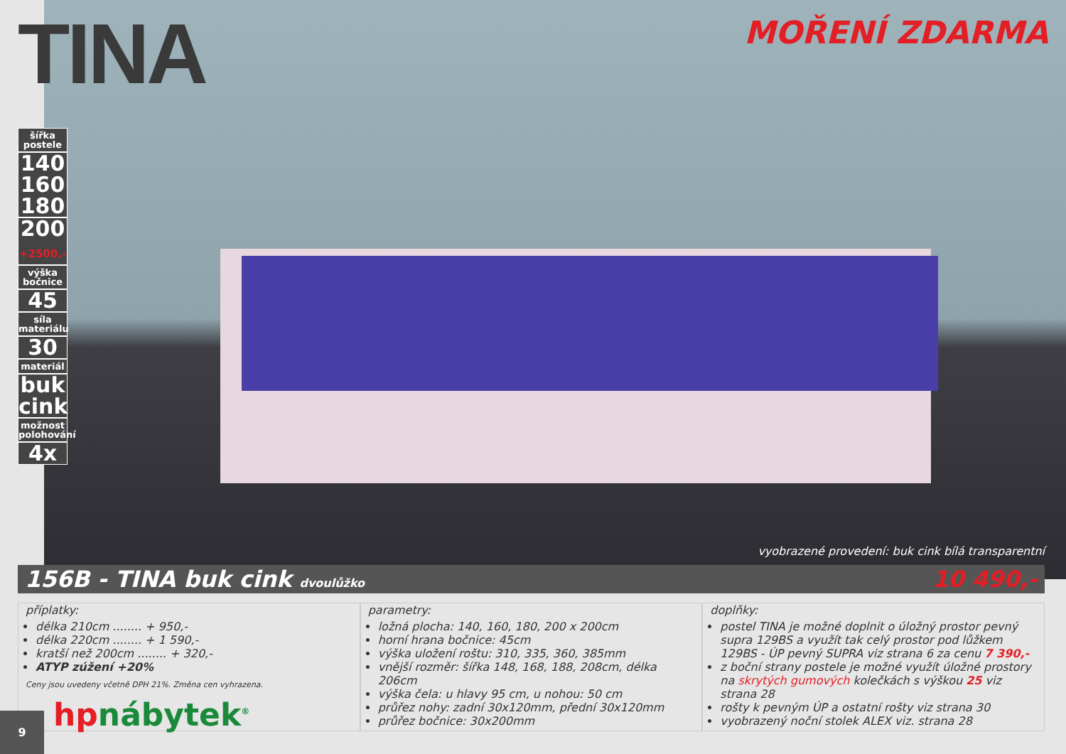TINA
MOŘENÍ ZDARMA
šířka postele
140
160
180
200
+2500,-
výška bočnice
45
síla materiálu
30
materiál
buk
cink
možnost polohování
4x
vyobrazené provedení: buk cink bílá transparentní
156B - TINA buk cink dvoulůžko 10 490,-
příplatky:
délka 210cm ........ + 950,-
délka 220cm ........ + 1 590,-
kratší než 200cm ........ + 320,-
ATYP zúžení +20%
Ceny jsou uvedeny včetně DPH 21%. Změna cen vyhrazena.
parametry:
ložná plocha: 140, 160, 180, 200 x 200cm
horní hrana bočnice: 45cm
výška uložení roštu: 310, 335, 360, 385mm
vnější rozměr: šířka 148, 168, 188, 208cm, délka 206cm
výška čela: u hlavy 95 cm, u nohou: 50 cm
průřez nohy: zadní 30x120mm, přední 30x120mm
průřez bočnice: 30x200mm
doplňky:
postel TINA je možné doplnit o úložný prostor pevný supra 129BS a využít tak celý prostor pod lůžkem 129BS - ÚP pevný SUPRA viz strana 6 za cenu 7 390,-
z boční strany postele je možné využít úložné prostory na skrytých gumových kolečkách s výškou 25 viz strana 28
rošty k pevným ÚP a ostatní rošty viz strana 30
vyobrazený noční stolek ALEX viz. strana 28
hpnábytek<sup>®</sup>
9